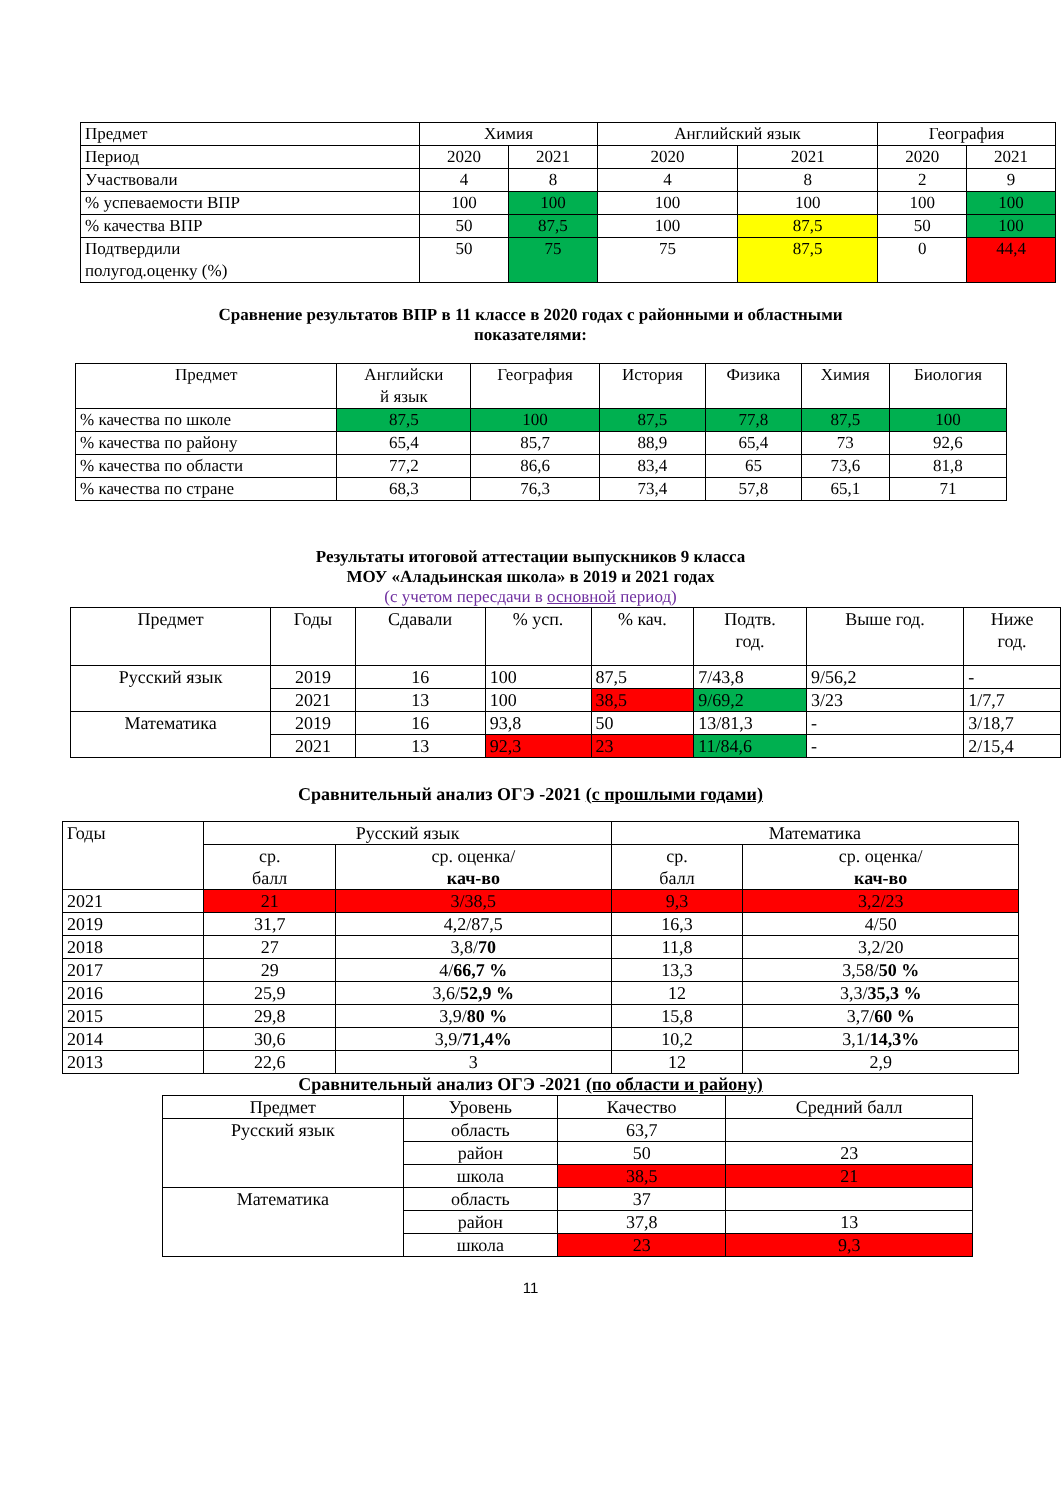| Предмет | Химия | | Английский язык | | География | |
| Период | 2020 | 2021 | 2020 | 2021 | 2020 | 2021 |
| Участвовали | 4 | 8 | 4 | 8 | 2 | 9 |
| % успеваемости ВПР | 100 | 100 | 100 | 100 | 100 | 100 |
| % качества ВПР | 50 | 87,5 | 100 | 87,5 | 50 | 100 |
| Подтвердили полугод.оценку (%) | 50 | 75 | 75 | 87,5 | 0 | 44,4 |
Сравнение результатов ВПР в 11 классе в 2020 годах с районными и областными
показателями:
| Предмет | Английски й язык | География | История | Физика | Химия | Биология |
| % качества по школе | 87,5 | 100 | 87,5 | 77,8 | 87,5 | 100 |
| % качества по району | 65,4 | 85,7 | 88,9 | 65,4 | 73 | 92,6 |
| % качества по области | 77,2 | 86,6 | 83,4 | 65 | 73,6 | 81,8 |
| % качества по стране | 68,3 | 76,3 | 73,4 | 57,8 | 65,1 | 71 |
Результаты итоговой аттестации выпускников 9 класса
МОУ «Аладьинская школа» в 2019 и 2021 годах
(с учетом пересдачи в основной период)
| Предмет | Годы | Сдавали | % усп. | % кач. | Подтв. год. | Выше год. | Ниже год. |
| Русский язык | 2019 | 16 | 100 | 87,5 | 7/43,8 | 9/56,2 | - |
| | 2021 | 13 | 100 | 38,5 | 9/69,2 | 3/23 | 1/7,7 |
| Математика | 2019 | 16 | 93,8 | 50 | 13/81,3 | - | 3/18,7 |
| | 2021 | 13 | 92,3 | 23 | 11/84,6 | - | 2/15,4 |
Сравнительный анализ ОГЭ -2021 (с прошлыми годами)
| Годы | Русский язык | | Математика | |
| | ср. балл | ср. оценка/ кач-во | ср. балл | ср. оценка/ кач-во |
| 2021 | 21 | 3/38,5 | 9,3 | 3,2/23 |
| 2019 | 31,7 | 4,2/87,5 | 16,3 | 4/50 |
| 2018 | 27 | 3,8/ 70 | 11,8 | 3,2/20 |
| 2017 | 29 | 4/ 66,7 % | 13,3 | 3,58/ 50 % |
| 2016 | 25,9 | 3,6/ 52,9 % | 12 | 3,3/ 35,3 % |
| 2015 | 29,8 | 3,9/ 80 % | 15,8 | 3,7/ 60 % |
| 2014 | 30,6 | 3,9/ 71,4% | 10,2 | 3,1/ 14,3% |
| 2013 | 22,6 | 3 | 12 | 2,9 |
Сравнительный анализ ОГЭ -2021 (по области и району)
| Предмет | Уровень | Качество | Средний балл |
| Русский язык | область | 63,7 | |
| | район | 50 | 23 |
| | школа | 38,5 | 21 |
| Математика | область | 37 | |
| | район | 37,8 | 13 |
| | школа | 23 | 9,3 |
11